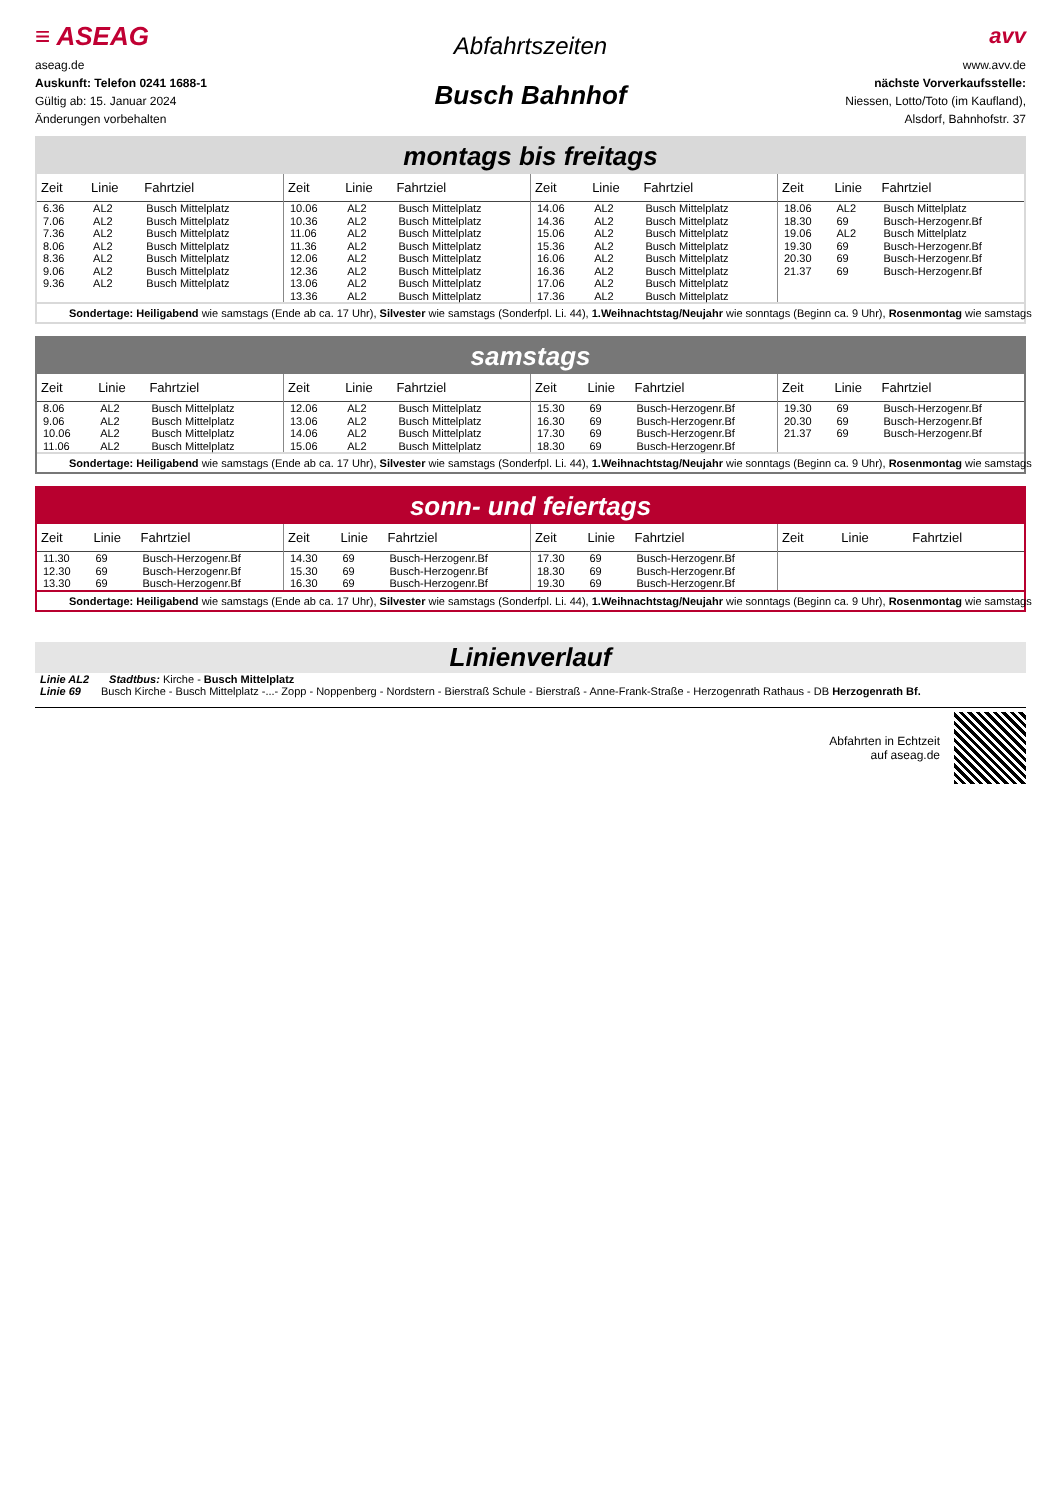≡ ASEAG
aseag.de
Auskunft: Telefon 0241 1688-1
Gültig ab: 15. Januar 2024
Änderungen vorbehalten
Abfahrtszeiten
Busch Bahnhof
avv
www.avv.de
nächste Vorverkaufsstelle:
Niessen, Lotto/Toto (im Kaufland),
Alsdorf, Bahnhofstr. 37
montags bis freitags
| Zeit | Linie | Fahrtziel |
| --- | --- | --- |
| 6.36 | AL2 | Busch Mittelplatz |
| 7.06 | AL2 | Busch Mittelplatz |
| 7.36 | AL2 | Busch Mittelplatz |
| 8.06 | AL2 | Busch Mittelplatz |
| 8.36 | AL2 | Busch Mittelplatz |
| 9.06 | AL2 | Busch Mittelplatz |
| 9.36 | AL2 | Busch Mittelplatz |
| Zeit | Linie | Fahrtziel |
| --- | --- | --- |
| 10.06 | AL2 | Busch Mittelplatz |
| 10.36 | AL2 | Busch Mittelplatz |
| 11.06 | AL2 | Busch Mittelplatz |
| 11.36 | AL2 | Busch Mittelplatz |
| 12.06 | AL2 | Busch Mittelplatz |
| 12.36 | AL2 | Busch Mittelplatz |
| 13.06 | AL2 | Busch Mittelplatz |
| 13.36 | AL2 | Busch Mittelplatz |
| Zeit | Linie | Fahrtziel |
| --- | --- | --- |
| 14.06 | AL2 | Busch Mittelplatz |
| 14.36 | AL2 | Busch Mittelplatz |
| 15.06 | AL2 | Busch Mittelplatz |
| 15.36 | AL2 | Busch Mittelplatz |
| 16.06 | AL2 | Busch Mittelplatz |
| 16.36 | AL2 | Busch Mittelplatz |
| 17.06 | AL2 | Busch Mittelplatz |
| 17.36 | AL2 | Busch Mittelplatz |
| Zeit | Linie | Fahrtziel |
| --- | --- | --- |
| 18.06 | AL2 | Busch Mittelplatz |
| 18.30 | 69 | Busch-Herzogenr.Bf |
| 19.06 | AL2 | Busch Mittelplatz |
| 19.30 | 69 | Busch-Herzogenr.Bf |
| 20.30 | 69 | Busch-Herzogenr.Bf |
| 21.37 | 69 | Busch-Herzogenr.Bf |
Sondertage: Heiligabend wie samstags (Ende ab ca. 17 Uhr), Silvester wie samstags (Sonderfpl. Li. 44), 1.Weihnachtstag/Neujahr wie sonntags (Beginn ca. 9 Uhr), Rosenmontag wie samstags
samstags
| Zeit | Linie | Fahrtziel |
| --- | --- | --- |
| 8.06 | AL2 | Busch Mittelplatz |
| 9.06 | AL2 | Busch Mittelplatz |
| 10.06 | AL2 | Busch Mittelplatz |
| 11.06 | AL2 | Busch Mittelplatz |
| Zeit | Linie | Fahrtziel |
| --- | --- | --- |
| 12.06 | AL2 | Busch Mittelplatz |
| 13.06 | AL2 | Busch Mittelplatz |
| 14.06 | AL2 | Busch Mittelplatz |
| 15.06 | AL2 | Busch Mittelplatz |
| Zeit | Linie | Fahrtziel |
| --- | --- | --- |
| 15.30 | 69 | Busch-Herzogenr.Bf |
| 16.30 | 69 | Busch-Herzogenr.Bf |
| 17.30 | 69 | Busch-Herzogenr.Bf |
| 18.30 | 69 | Busch-Herzogenr.Bf |
| Zeit | Linie | Fahrtziel |
| --- | --- | --- |
| 19.30 | 69 | Busch-Herzogenr.Bf |
| 20.30 | 69 | Busch-Herzogenr.Bf |
| 21.37 | 69 | Busch-Herzogenr.Bf |
Sondertage: Heiligabend wie samstags (Ende ab ca. 17 Uhr), Silvester wie samstags (Sonderfpl. Li. 44), 1.Weihnachtstag/Neujahr wie sonntags (Beginn ca. 9 Uhr), Rosenmontag wie samstags
sonn- und feiertags
| Zeit | Linie | Fahrtziel |
| --- | --- | --- |
| 11.30 | 69 | Busch-Herzogenr.Bf |
| 12.30 | 69 | Busch-Herzogenr.Bf |
| 13.30 | 69 | Busch-Herzogenr.Bf |
| Zeit | Linie | Fahrtziel |
| --- | --- | --- |
| 14.30 | 69 | Busch-Herzogenr.Bf |
| 15.30 | 69 | Busch-Herzogenr.Bf |
| 16.30 | 69 | Busch-Herzogenr.Bf |
| Zeit | Linie | Fahrtziel |
| --- | --- | --- |
| 17.30 | 69 | Busch-Herzogenr.Bf |
| 18.30 | 69 | Busch-Herzogenr.Bf |
| 19.30 | 69 | Busch-Herzogenr.Bf |
| Zeit | Linie | Fahrtziel |
| --- | --- | --- |
Sondertage: Heiligabend wie samstags (Ende ab ca. 17 Uhr), Silvester wie samstags (Sonderfpl. Li. 44), 1.Weihnachtstag/Neujahr wie sonntags (Beginn ca. 9 Uhr), Rosenmontag wie samstags
Linienverlauf
Linie AL2 Stadtbus: Kirche - Busch Mittelplatz
Linie 69 Busch Kirche - Busch Mittelplatz -...- Zopp - Noppenberg - Nordstern - Bierstraß Schule - Bierstraß - Anne-Frank-Straße - Herzogenrath Rathaus - DB Herzogenrath Bf.
Abfahrten in Echtzeit
auf aseag.de